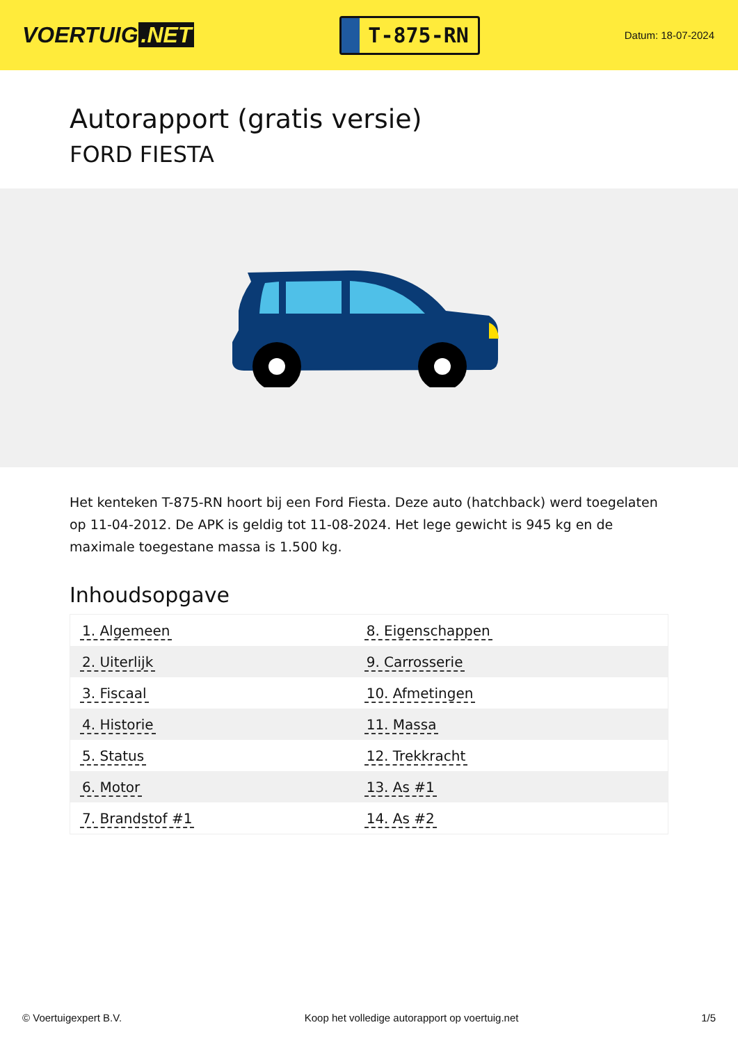VOERTUIG.NET
T-875-RN
Datum: 18-07-2024
Autorapport (gratis versie)
FORD FIESTA
Het kenteken T-875-RN hoort bij een Ford Fiesta. Deze auto (hatchback) werd toegelaten op 11-04-2012. De APK is geldig tot 11-08-2024. Het lege gewicht is 945 kg en de maximale toegestane massa is 1.500 kg.
Inhoudsopgave
| 1. Algemeen | 8. Eigenschappen |
| 2. Uiterlijk | 9. Carrosserie |
| 3. Fiscaal | 10. Afmetingen |
| 4. Historie | 11. Massa |
| 5. Status | 12. Trekkracht |
| 6. Motor | 13. As #1 |
| 7. Brandstof #1 | 14. As #2 |
© Voertuigexpert B.V. Koop het volledige autorapport op voertuig.net
1/5